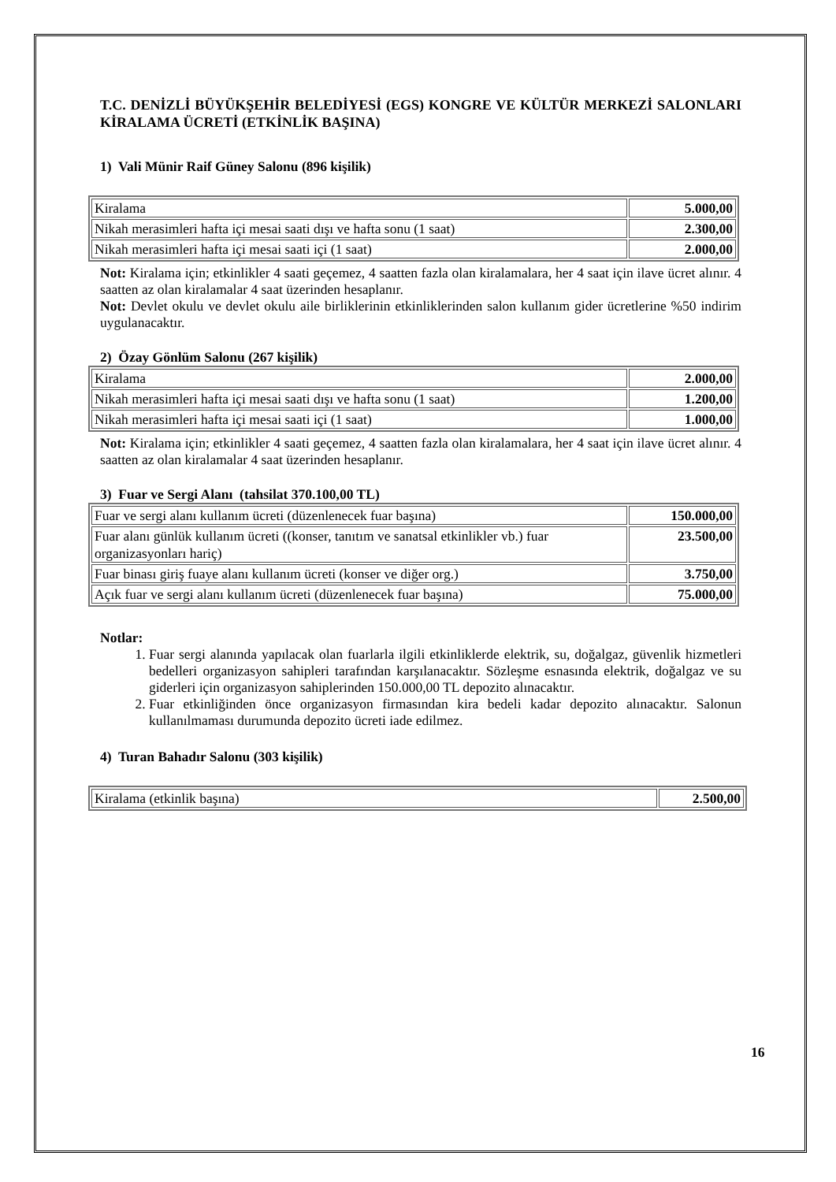T.C. DENİZLİ BÜYÜKŞEHİR BELEDİYESİ (EGS) KONGRE VE KÜLTÜR MERKEZİ SALONLARI KİRALAMA ÜCRETİ (ETKİNLİK BAŞINA)
1) Vali Münir Raif Güney Salonu (896 kişilik)
| Kiralama | 5.000,00 |
| Nikah merasimleri hafta içi mesai saati dışı ve hafta sonu (1 saat) | 2.300,00 |
| Nikah merasimleri hafta içi mesai saati içi (1 saat) | 2.000,00 |
Not: Kiralama için; etkinlikler 4 saati geçemez, 4 saatten fazla olan kiralamalara, her 4 saat için ilave ücret alınır. 4 saatten az olan kiralamalar 4 saat üzerinden hesaplanır.
Not: Devlet okulu ve devlet okulu aile birliklerinin etkinliklerinden salon kullanım gider ücretlerine %50 indirim uygulanacaktır.
2) Özay Gönlüm Salonu (267 kişilik)
| Kiralama | 2.000,00 |
| Nikah merasimleri hafta içi mesai saati dışı ve hafta sonu (1 saat) | 1.200,00 |
| Nikah merasimleri hafta içi mesai saati içi (1 saat) | 1.000,00 |
Not: Kiralama için; etkinlikler 4 saati geçemez, 4 saatten fazla olan kiralamalara, her 4 saat için ilave ücret alınır. 4 saatten az olan kiralamalar 4 saat üzerinden hesaplanır.
3) Fuar ve Sergi Alanı (tahsilat 370.100,00 TL)
| Fuar ve sergi alanı kullanım ücreti (düzenlenecek fuar başına) | 150.000,00 |
| Fuar alanı günlük kullanım ücreti ((konser, tanıtım ve sanatsal etkinlikler vb.) fuar organizasyonları hariç) | 23.500,00 |
| Fuar binası giriş fuaye alanı kullanım ücreti (konser ve diğer org.) | 3.750,00 |
| Açık fuar ve sergi alanı kullanım ücreti (düzenlenecek fuar başına) | 75.000,00 |
Notlar:
1. Fuar sergi alanında yapılacak olan fuarlarla ilgili etkinliklerde elektrik, su, doğalgaz, güvenlik hizmetleri bedelleri organizasyon sahipleri tarafından karşılanacaktır. Sözleşme esnasında elektrik, doğalgaz ve su giderleri için organizasyon sahiplerinden 150.000,00 TL depozito alınacaktır.
2. Fuar etkinliğinden önce organizasyon firmasından kira bedeli kadar depozito alınacaktır. Salonun kullanılmaması durumunda depozito ücreti iade edilmez.
4) Turan Bahadır Salonu (303 kişilik)
| Kiralama (etkinlik başına) | 2.500,00 |
16